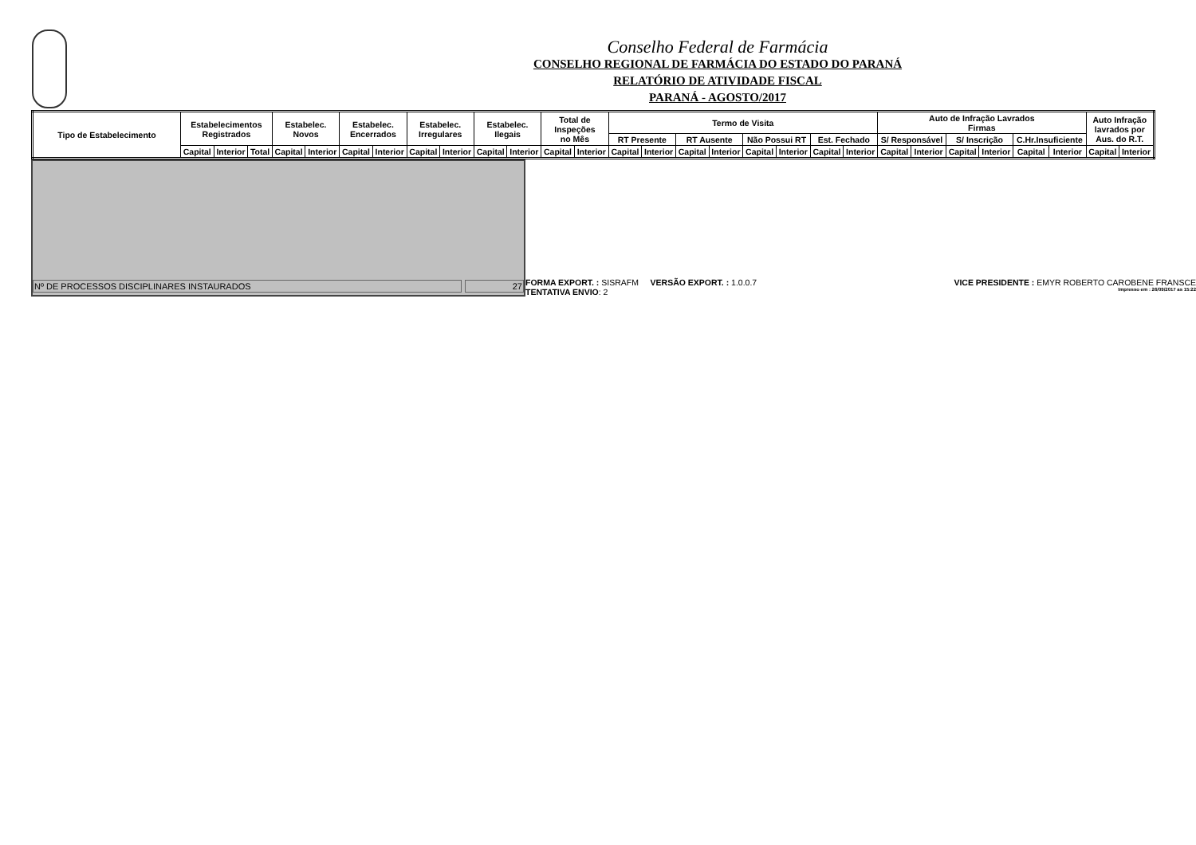Conselho Federal de Farmácia
CONSELHO REGIONAL DE FARMÁCIA DO ESTADO DO PARANÁ
RELATÓRIO DE ATIVIDADE FISCAL
PARANÁ - AGOSTO/2017
| Tipo de Estabelecimento | Estabelecimentos Registrados | | | Estabelec. Novos | | Estabelec. Encerrados | | Estabelec. Irregulares | | Estabelec. Ilegais | | Total de Inspeções no Mês | | Termo de Visita | | | | | | | | Auto de Infração Lavrados Firmas | | | | | | Auto Infração lavrados por Aus. do R.T. | |
| | | | | | | | | | | | | | | RT Presente | | RT Ausente | | Não Possui RT | | Est. Fechado | | S/ Responsável | | S/ Inscrição | | C.Hr.Insuficiente | | | |
| | Capital | Interior | Total | Capital | Interior | Capital | Interior | Capital | Interior | Capital | Interior | Capital | Interior | Capital | Interior | Capital | Interior | Capital | Interior | Capital | Interior | Capital | Interior | Capital | Interior | Capital | Interior | Capital | Interior |
Nº DE PROCESSOS DISCIPLINARES INSTAURADOS
27
FORMA EXPORT. : SISRAFM VERSÃO EXPORT. : 1.0.0.7 VICE PRESIDENTE : EMYR ROBERTO CAROBENE FRANSCE
TENTATIVA ENVIO: 2 Impresso em : 26/09/2017 as 15:22